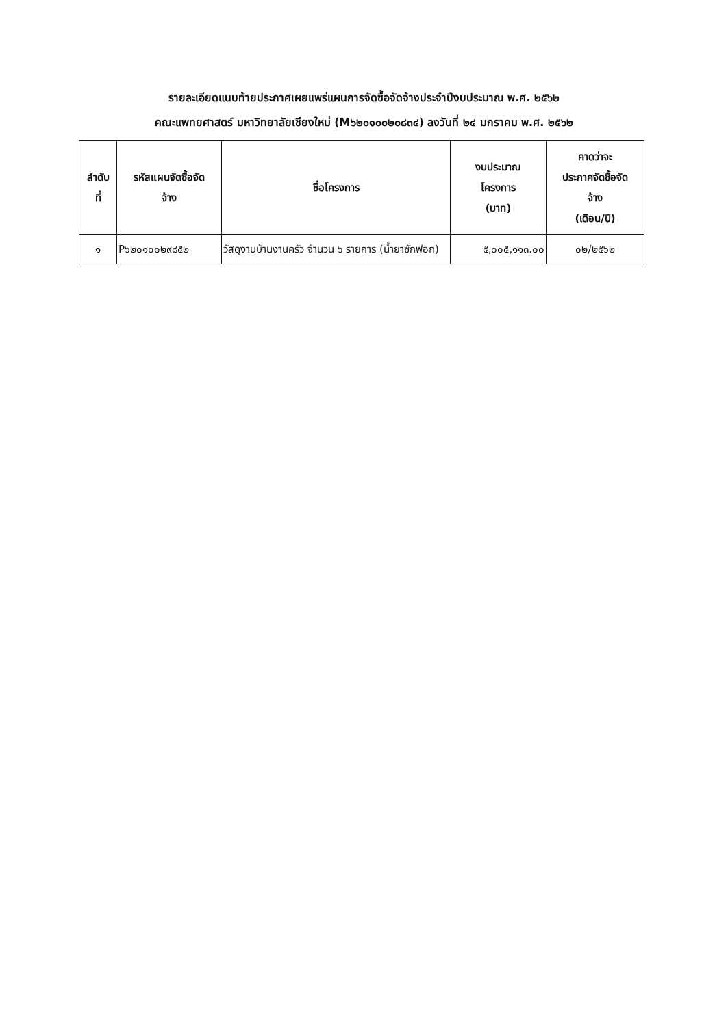รายละเอียดแนบท้ายประกาศเผยแพร่แผนการจัดซื้อจัดจ้างประจำปีงบประมาณ พ.ศ. ๒๕๖๒
คณะแพทยศาสตร์ มหาวิทยาลัยเชียงใหม่ (M๖๒๐๑๐๐๒๐๘๓๔) ลงวันที่ ๒๔ มกราคม พ.ศ. ๒๕๖๒
| ลำดับ ที่ | รหัสแผนจัดซื้อจัด จ้าง | ชื่อโครงการ | งบประมาณ โครงการ (บาท) | คาดว่าจะ ประกาศจัดซื้อจัด จ้าง (เดือน/ปี) |
| --- | --- | --- | --- | --- |
| ๑ | P๖๒๐๑๐๐๒๙๘๕๒ | วัสดุงานบ้านงานครัว จำนวน ๖ รายการ (น้ำยาซักฟอก) | ๕,๐๐๕,๑๑๓.๐๐ | ๐๒/๒๕๖๒ |